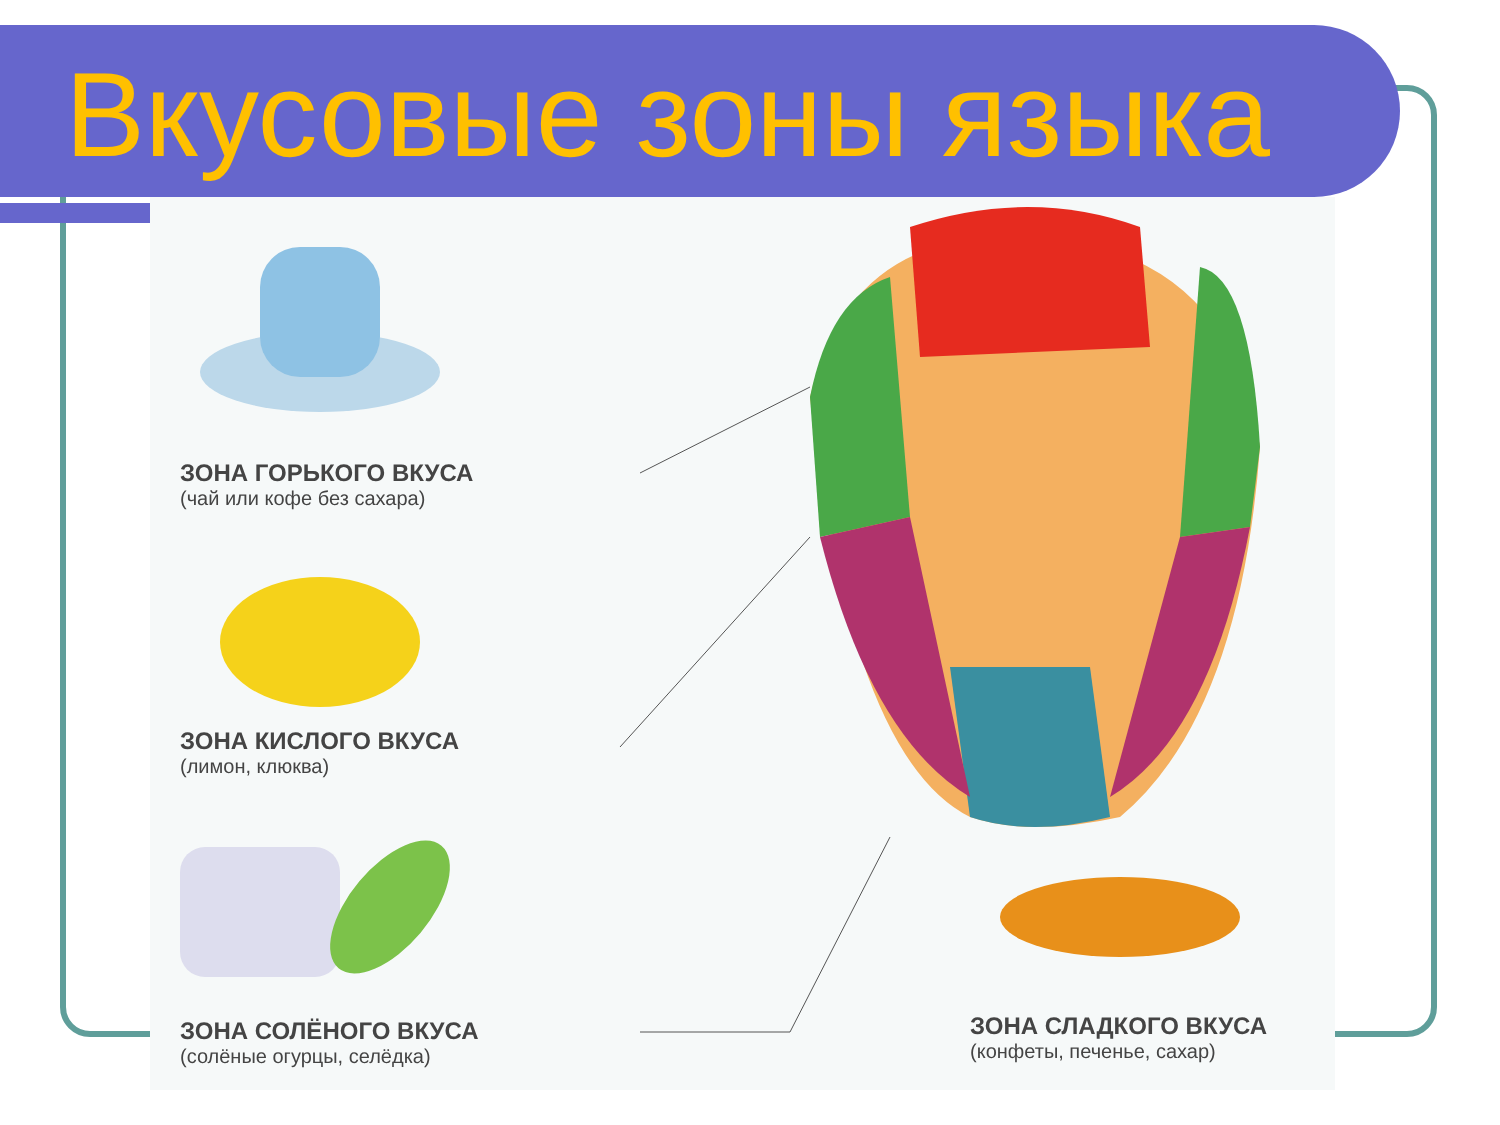Вкусовые зоны языка
ЗОНА ГОРЬКОГО ВКУСА
(чай или кофе без сахара)
ЗОНА КИСЛОГО ВКУСА
(лимон, клюква)
ЗОНА СОЛЁНОГО ВКУСА
(солёные огурцы, селёдка)
ЗОНА СЛАДКОГО ВКУСА
(конфеты, печенье, сахар)